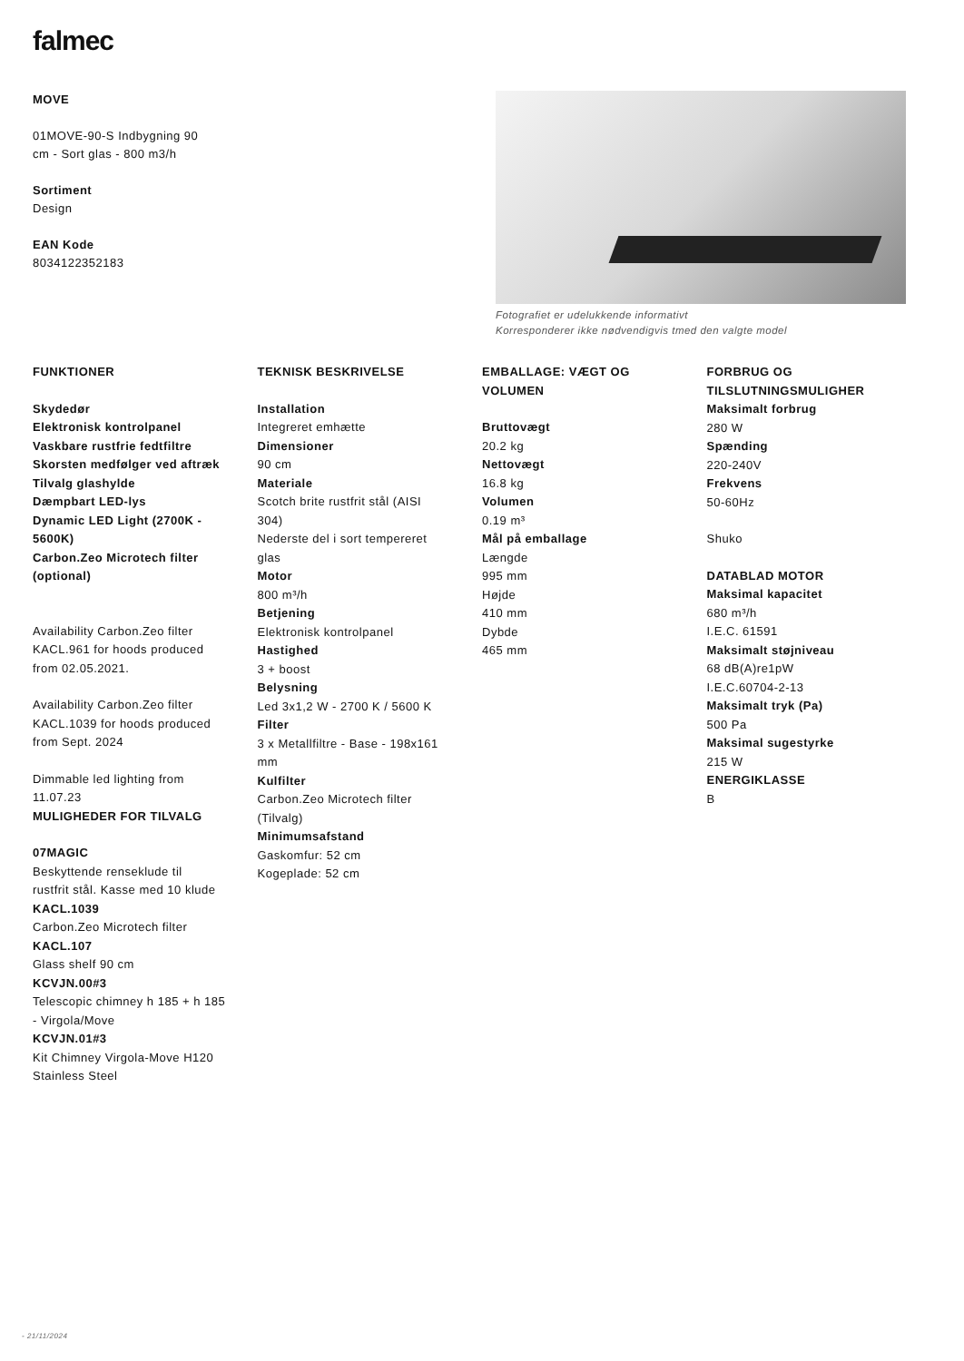falmec
MOVE
01MOVE-90-S Indbygning 90
cm - Sort glas - 800 m3/h
Sortiment
Design
EAN Kode
8034122352183
Fotografiet er udelukkende informativt
Korresponderer ikke nødvendigvis tmed den valgte model
FUNKTIONER
Skydedør
Elektronisk kontrolpanel
Vaskbare rustfrie fedtfiltre
Skorsten medfølger ved aftræk
Tilvalg glashylde
Dæmpbart LED-lys
Dynamic LED Light (2700K -
5600K)
Carbon.Zeo Microtech filter
(optional)
Availability Carbon.Zeo filter
KACL.961 for hoods produced
from 02.05.2021.
Availability Carbon.Zeo filter
KACL.1039 for hoods produced
from Sept. 2024
Dimmable led lighting from
11.07.23
MULIGHEDER FOR TILVALG
07MAGIC
Beskyttende renseklude til
rustfrit stål. Kasse med 10 klude
KACL.1039
Carbon.Zeo Microtech filter
KACL.107
Glass shelf 90 cm
KCVJN.00#3
Telescopic chimney h 185 + h 185
- Virgola/Move
KCVJN.01#3
Kit Chimney Virgola-Move H120
Stainless Steel
TEKNISK BESKRIVELSE
Installation
Integreret emhætte
Dimensioner
90 cm
Materiale
Scotch brite rustfrit stål (AISI
304)
Nederste del i sort tempereret
glas
Motor
800 m³/h
Betjening
Elektronisk kontrolpanel
Hastighed
3 + boost
Belysning
Led 3x1,2 W - 2700 K / 5600 K
Filter
3 x Metallfiltre - Base - 198x161
mm
Kulfilter
Carbon.Zeo Microtech filter
(Tilvalg)
Minimumsafstand
Gaskomfur: 52 cm
Kogeplade: 52 cm
EMBALLAGE: VÆGT OG
VOLUMEN
Bruttovægt
20.2 kg
Nettovægt
16.8 kg
Volumen
0.19 m³
Mål på emballage
Længde
995 mm
Højde
410 mm
Dybde
465 mm
FORBRUG OG
TILSLUTNINGSMULIGHER
Maksimalt forbrug
280 W
Spænding
220-240V
Frekvens
50-60Hz
Shuko
DATABLAD MOTOR
Maksimal kapacitet
680 m³/h
I.E.C. 61591
Maksimalt støjniveau
68 dB(A)re1pW
I.E.C.60704-2-13
Maksimalt tryk (Pa)
500 Pa
Maksimal sugestyrke
215 W
ENERGIKLASSE
B
- 21/11/2024